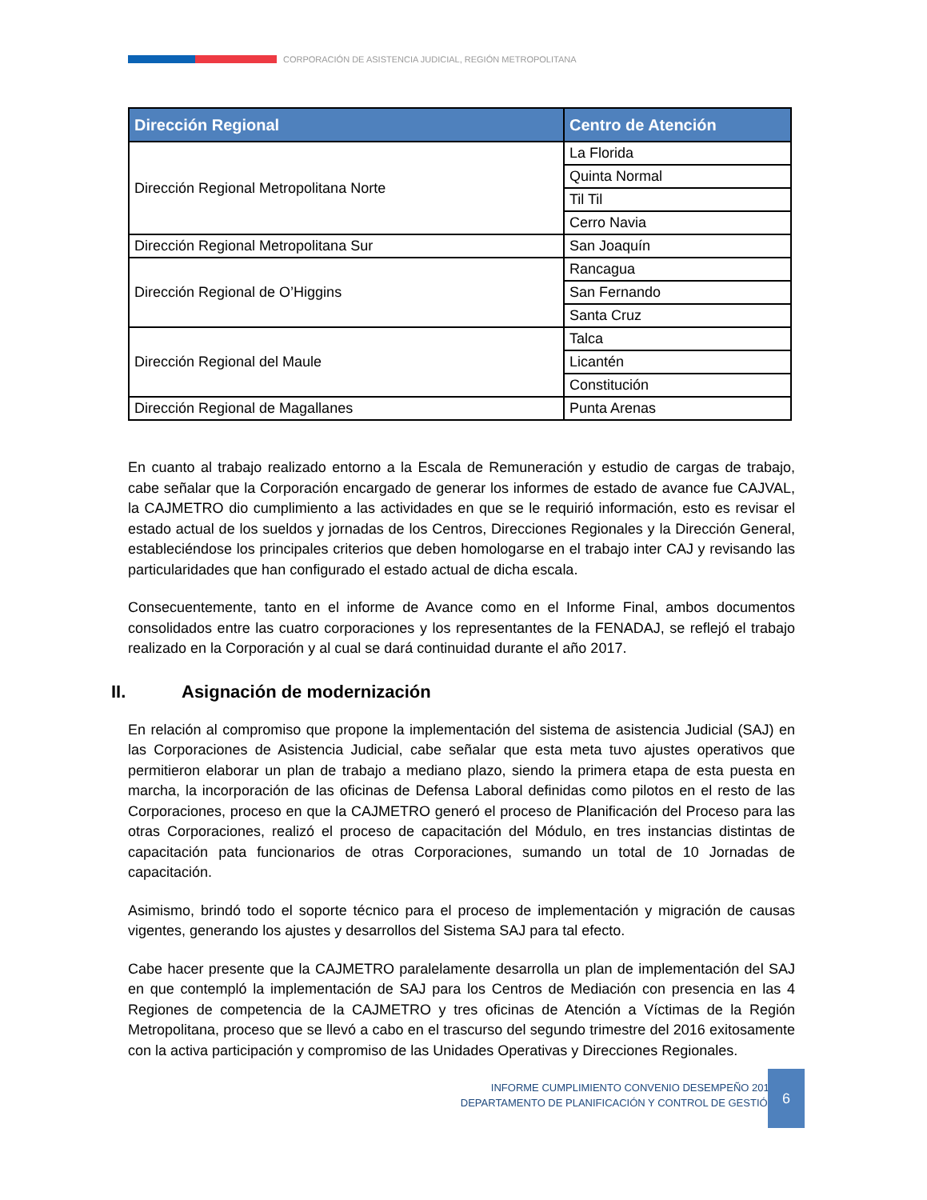CORPORACIÓN DE ASISTENCIA JUDICIAL, REGIÓN METROPOLITANA
| Dirección Regional | Centro de Atención |
| --- | --- |
| Dirección Regional Metropolitana Norte | La Florida |
| | Quinta Normal |
| | Til Til |
| | Cerro Navia |
| Dirección Regional Metropolitana Sur | San Joaquín |
| Dirección Regional de O’Higgins | Rancagua |
| | San Fernando |
| | Santa Cruz |
| Dirección Regional del Maule | Talca |
| | Licantén |
| | Constitución |
| Dirección Regional de Magallanes | Punta Arenas |
En cuanto al trabajo realizado entorno a la Escala de Remuneración y estudio de cargas de trabajo, cabe señalar que la Corporación encargado de generar los informes de estado de avance fue CAJVAL, la CAJMETRO dio cumplimiento a las actividades en que se le requirió información, esto es revisar el estado actual de los sueldos y jornadas de los Centros, Direcciones Regionales y la Dirección General, estableciéndose los principales criterios que deben homologarse en el trabajo inter CAJ y revisando las particularidades que han configurado el estado actual de dicha escala.
Consecuentemente, tanto en el informe de Avance como en el Informe Final, ambos documentos consolidados entre las cuatro corporaciones y los representantes de la FENADAJ, se reflejó el trabajo realizado en la Corporación y al cual se dará continuidad durante el año 2017.
II. Asignación de modernización
En relación al compromiso que propone la implementación del sistema de asistencia Judicial (SAJ) en las Corporaciones de Asistencia Judicial, cabe señalar que esta meta tuvo ajustes operativos que permitieron elaborar un plan de trabajo a mediano plazo, siendo la primera etapa de esta puesta en marcha, la incorporación de las oficinas de Defensa Laboral definidas como pilotos en el resto de las Corporaciones, proceso en que la CAJMETRO generó el proceso de Planificación del Proceso para las otras Corporaciones, realizó el proceso de capacitación del Módulo, en tres instancias distintas de capacitación pata funcionarios de otras Corporaciones, sumando un total de 10 Jornadas de capacitación.
Asimismo, brindó todo el soporte técnico para el proceso de implementación y migración de causas vigentes, generando los ajustes y desarrollos del Sistema SAJ para tal efecto.
Cabe hacer presente que la CAJMETRO paralelamente desarrolla un plan de implementación del SAJ en que contempló la implementación de SAJ para los Centros de Mediación con presencia en las 4 Regiones de competencia de la CAJMETRO y tres oficinas de Atención a Víctimas de la Región Metropolitana, proceso que se llevó a cabo en el trascurso del segundo trimestre del 2016 exitosamente con la activa participación y compromiso de las Unidades Operativas y Direcciones Regionales.
INFORME CUMPLIMIENTO CONVENIO DESEMPEÑO 2016
DEPARTAMENTO DE PLANIFICACIÓN Y CONTROL DE GESTIÓN
6